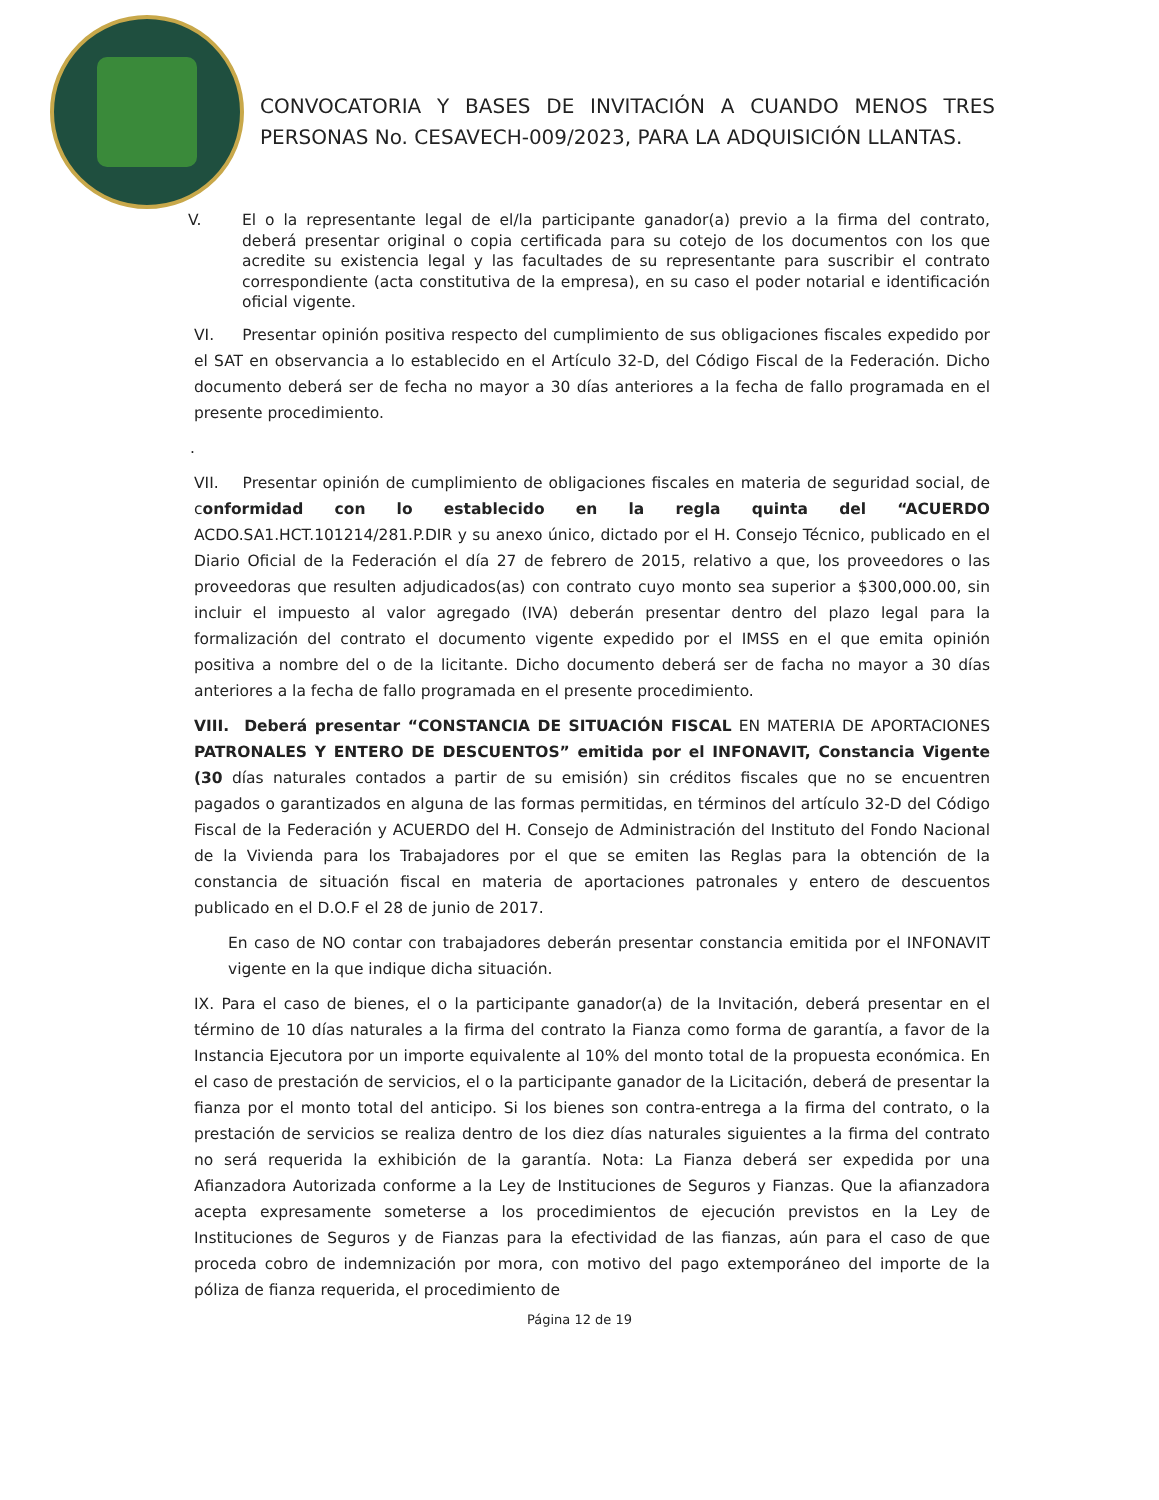CONVOCATORIA Y BASES DE INVITACIÓN A CUANDO MENOS TRES PERSONAS No. CESAVECH-009/2023, PARA LA ADQUISICIÓN LLANTAS.
V. El o la representante legal de el/la participante ganador(a) previo a la firma del contrato, deberá presentar original o copia certificada para su cotejo de los documentos con los que acredite su existencia legal y las facultades de su representante para suscribir el contrato correspondiente (acta constitutiva de la empresa), en su caso el poder notarial e identificación oficial vigente.
VI. Presentar opinión positiva respecto del cumplimiento de sus obligaciones fiscales expedido por el SAT en observancia a lo establecido en el Artículo 32-D, del Código Fiscal de la Federación. Dicho documento deberá ser de fecha no mayor a 30 días anteriores a la fecha de fallo programada en el presente procedimiento.
.
VII. Presentar opinión de cumplimiento de obligaciones fiscales en materia de seguridad social, de conformidad con lo establecido en la regla quinta del “ACUERDO ACDO.SA1.HCT.101214/281.P.DIR y su anexo único, dictado por el H. Consejo Técnico, publicado en el Diario Oficial de la Federación el día 27 de febrero de 2015, relativo a que, los proveedores o las proveedoras que resulten adjudicados(as) con contrato cuyo monto sea superior a $300,000.00, sin incluir el impuesto al valor agregado (IVA) deberán presentar dentro del plazo legal para la formalización del contrato el documento vigente expedido por el IMSS en el que emita opinión positiva a nombre del o de la licitante. Dicho documento deberá ser de facha no mayor a 30 días anteriores a la fecha de fallo programada en el presente procedimiento.
VIII. Deberá presentar “CONSTANCIA DE SITUACIÓN FISCAL EN MATERIA DE APORTACIONES PATRONALES Y ENTERO DE DESCUENTOS” emitida por el INFONAVIT, Constancia Vigente (30 días naturales contados a partir de su emisión) sin créditos fiscales que no se encuentren pagados o garantizados en alguna de las formas permitidas, en términos del artículo 32-D del Código Fiscal de la Federación y ACUERDO del H. Consejo de Administración del Instituto del Fondo Nacional de la Vivienda para los Trabajadores por el que se emiten las Reglas para la obtención de la constancia de situación fiscal en materia de aportaciones patronales y entero de descuentos publicado en el D.O.F el 28 de junio de 2017.
En caso de NO contar con trabajadores deberán presentar constancia emitida por el INFONAVIT vigente en la que indique dicha situación.
IX. Para el caso de bienes, el o la participante ganador(a) de la Invitación, deberá presentar en el término de 10 días naturales a la firma del contrato la Fianza como forma de garantía, a favor de la Instancia Ejecutora por un importe equivalente al 10% del monto total de la propuesta económica. En el caso de prestación de servicios, el o la participante ganador de la Licitación, deberá de presentar la fianza por el monto total del anticipo. Si los bienes son contra-entrega a la firma del contrato, o la prestación de servicios se realiza dentro de los diez días naturales siguientes a la firma del contrato no será requerida la exhibición de la garantía. Nota: La Fianza deberá ser expedida por una Afianzadora Autorizada conforme a la Ley de Instituciones de Seguros y Fianzas. Que la afianzadora acepta expresamente someterse a los procedimientos de ejecución previstos en la Ley de Instituciones de Seguros y de Fianzas para la efectividad de las fianzas, aún para el caso de que proceda cobro de indemnización por mora, con motivo del pago extemporáneo del importe de la póliza de fianza requerida, el procedimiento de
Página 12 de 19